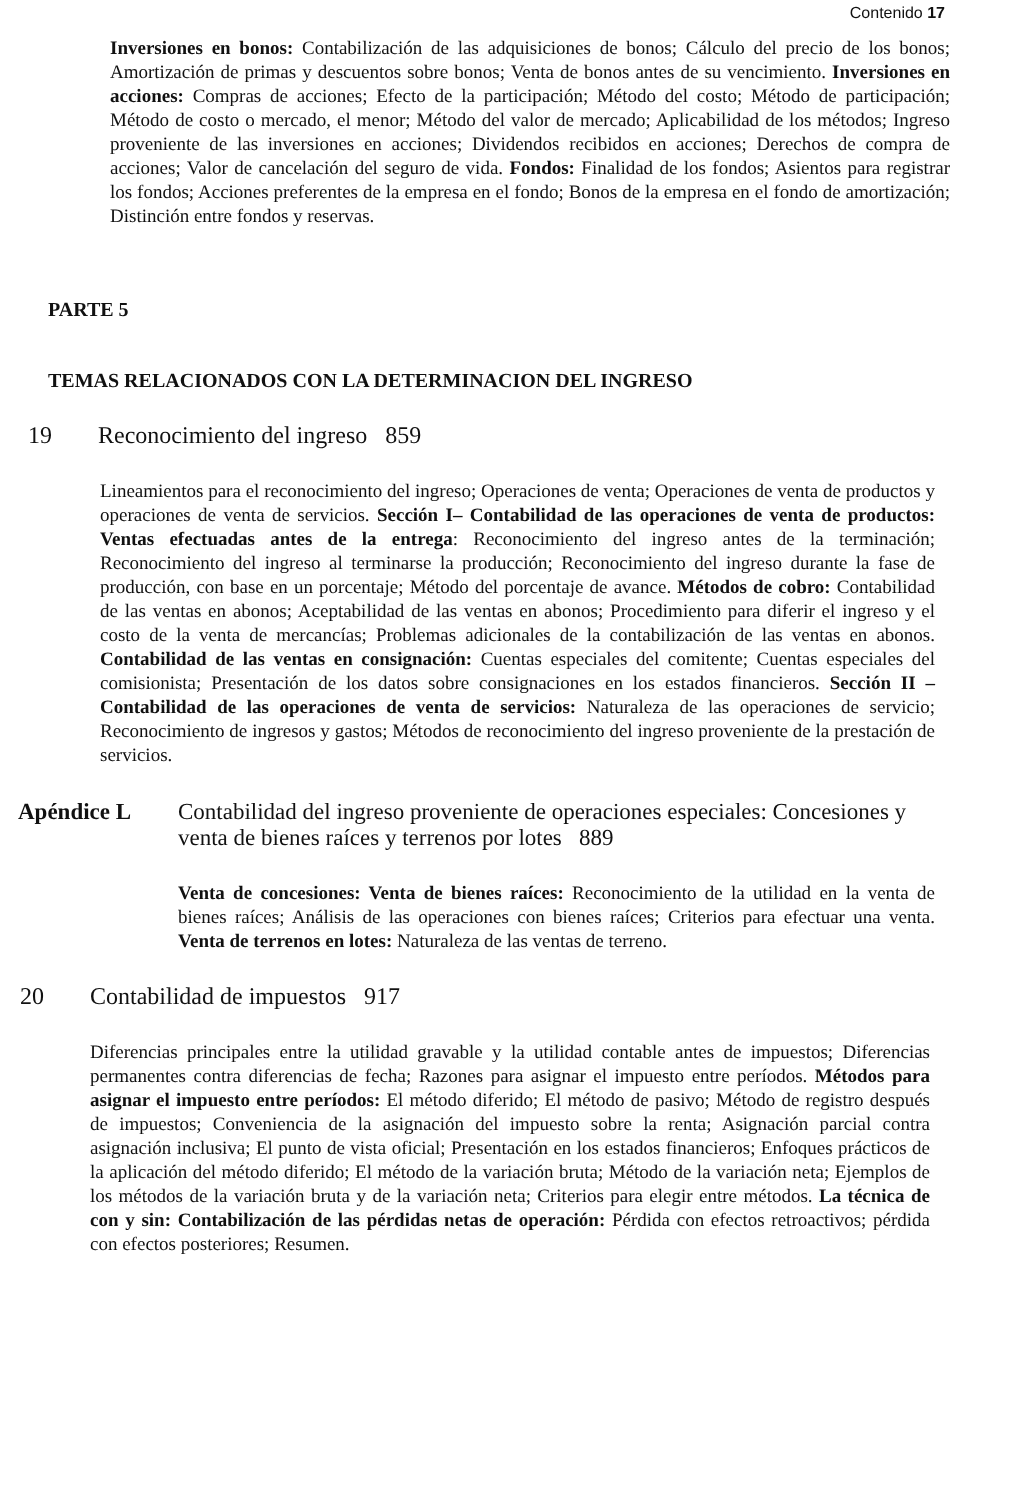Contenido 17
Inversiones en bonos: Contabilización de las adquisiciones de bonos; Cálculo del precio de los bonos; Amortización de primas y descuentos sobre bonos; Venta de bonos antes de su vencimiento. Inversiones en acciones: Compras de acciones; Efecto de la participación; Método del costo; Método de participación; Método de costo o mercado, el menor; Método del valor de mercado; Aplicabilidad de los métodos; Ingreso proveniente de las inversiones en acciones; Dividendos recibidos en acciones; Derechos de compra de acciones; Valor de cancelación del seguro de vida. Fondos: Finalidad de los fondos; Asientos para registrar los fondos; Acciones preferentes de la empresa en el fondo; Bonos de la empresa en el fondo de amortización; Distinción entre fondos y reservas.
PARTE 5
TEMAS RELACIONADOS CON LA DETERMINACION DEL INGRESO
19 Reconocimiento del ingreso 859
Lineamientos para el reconocimiento del ingreso; Operaciones de venta; Operaciones de venta de productos y operaciones de venta de servicios. Sección I– Contabilidad de las operaciones de venta de productos: Ventas efectuadas antes de la entrega: Reconocimiento del ingreso antes de la terminación; Reconocimiento del ingreso al terminarse la producción; Reconocimiento del ingreso durante la fase de producción, con base en un porcentaje; Método del porcentaje de avance. Métodos de cobro: Contabilidad de las ventas en abonos; Aceptabilidad de las ventas en abonos; Procedimiento para diferir el ingreso y el costo de la venta de mercancías; Problemas adicionales de la contabilización de las ventas en abonos. Contabilidad de las ventas en consignación: Cuentas especiales del comitente; Cuentas especiales del comisionista; Presentación de los datos sobre consignaciones en los estados financieros. Sección II –Contabilidad de las operaciones de venta de servicios: Naturaleza de las operaciones de servicio; Reconocimiento de ingresos y gastos; Métodos de reconocimiento del ingreso proveniente de la prestación de servicios.
Apéndice L Contabilidad del ingreso proveniente de operaciones especiales: Concesiones y venta de bienes raíces y terrenos por lotes 889
Venta de concesiones: Venta de bienes raíces: Reconocimiento de la utilidad en la venta de bienes raíces; Análisis de las operaciones con bienes raíces; Criterios para efectuar una venta. Venta de terrenos en lotes: Naturaleza de las ventas de terreno.
20 Contabilidad de impuestos 917
Diferencias principales entre la utilidad gravable y la utilidad contable antes de impuestos; Diferencias permanentes contra diferencias de fecha; Razones para asignar el impuesto entre períodos. Métodos para asignar el impuesto entre períodos: El método diferido; El método de pasivo; Método de registro después de impuestos; Conveniencia de la asignación del impuesto sobre la renta; Asignación parcial contra asignación inclusiva; El punto de vista oficial; Presentación en los estados financieros; Enfoques prácticos de la aplicación del método diferido; El método de la variación bruta; Método de la variación neta; Ejemplos de los métodos de la variación bruta y de la variación neta; Criterios para elegir entre métodos. La técnica de con y sin: Contabilización de las pérdidas netas de operación: Pérdida con efectos retroactivos; pérdida con efectos posteriores; Resumen.